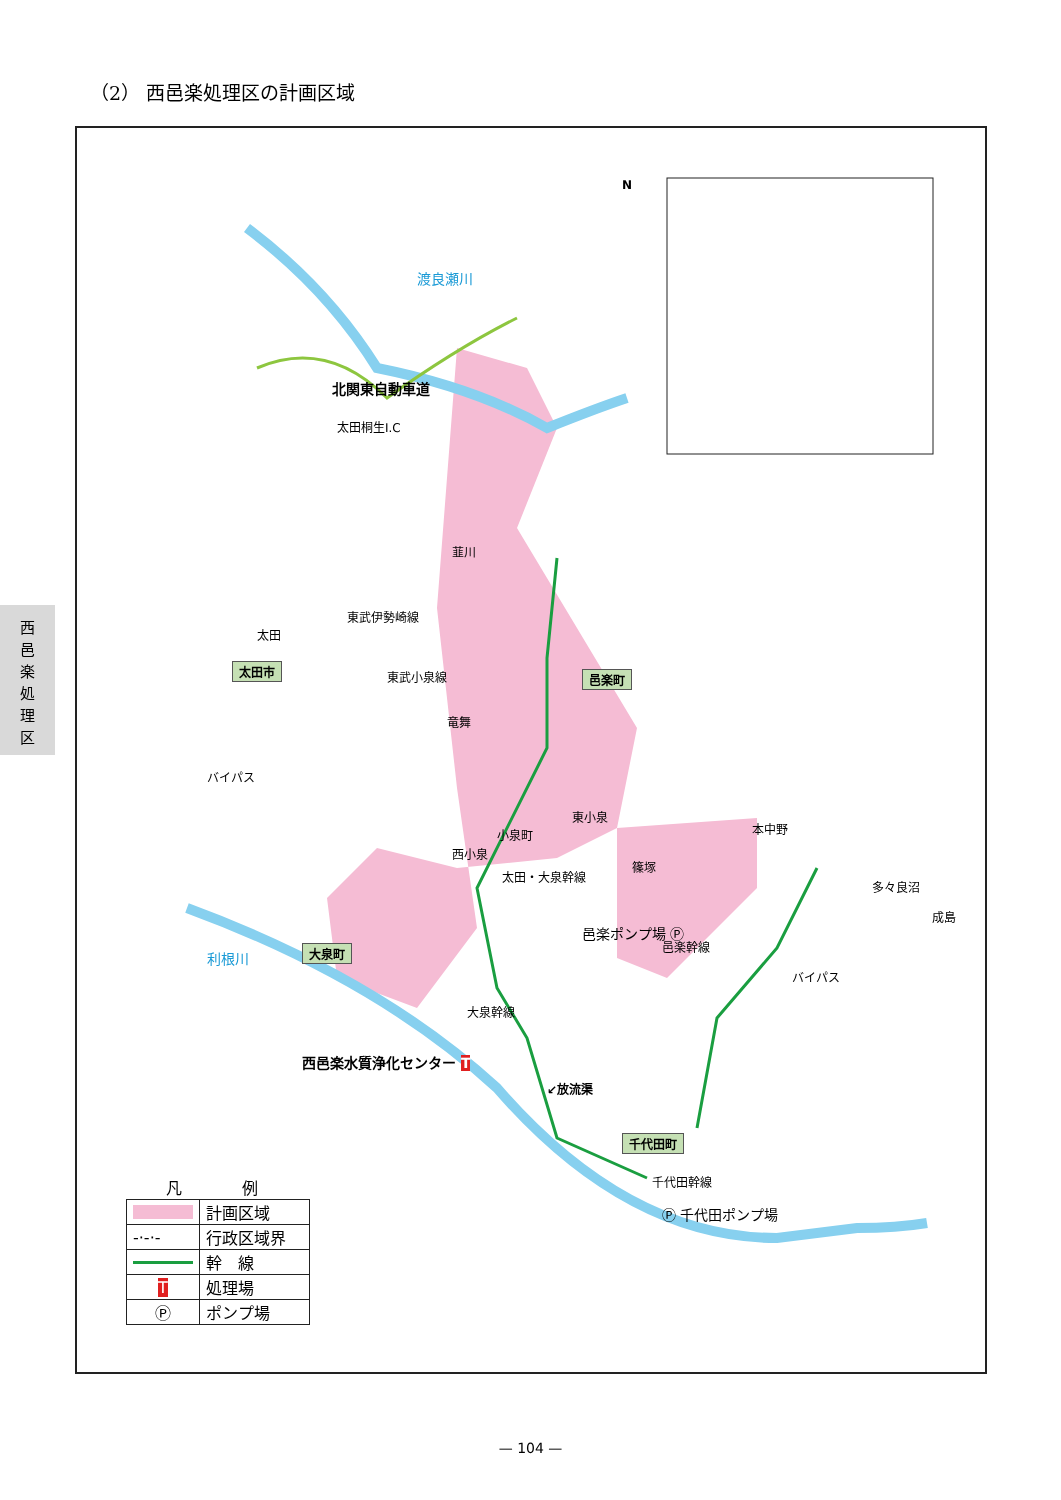（2） 西邑楽処理区の計画区域
西
邑
楽
処
理
区
太田桐生I.C
北関東自動車道
渡良瀬川
利根川
東武伊勢崎線
東武小泉線
韮川
太田
太田市
邑楽町
竜舞
バイパス
東小泉
小泉町
西小泉
本中野
篠塚
多々良沼
成島
太田・大泉幹線
邑楽ポンプ場 Ⓟ
大泉町 邑楽幹線
バイパス
大泉幹線
西邑楽水質浄化センター T
↙放流渠
千代田町
千代田幹線
Ⓟ 千代田ポンプ場
N
凡例
| | 計画区域 |
| -·-·- | 行政区域界 |
| | 幹 線 |
| T | 処理場 |
| Ⓟ | ポンプ場 |
— 104 —